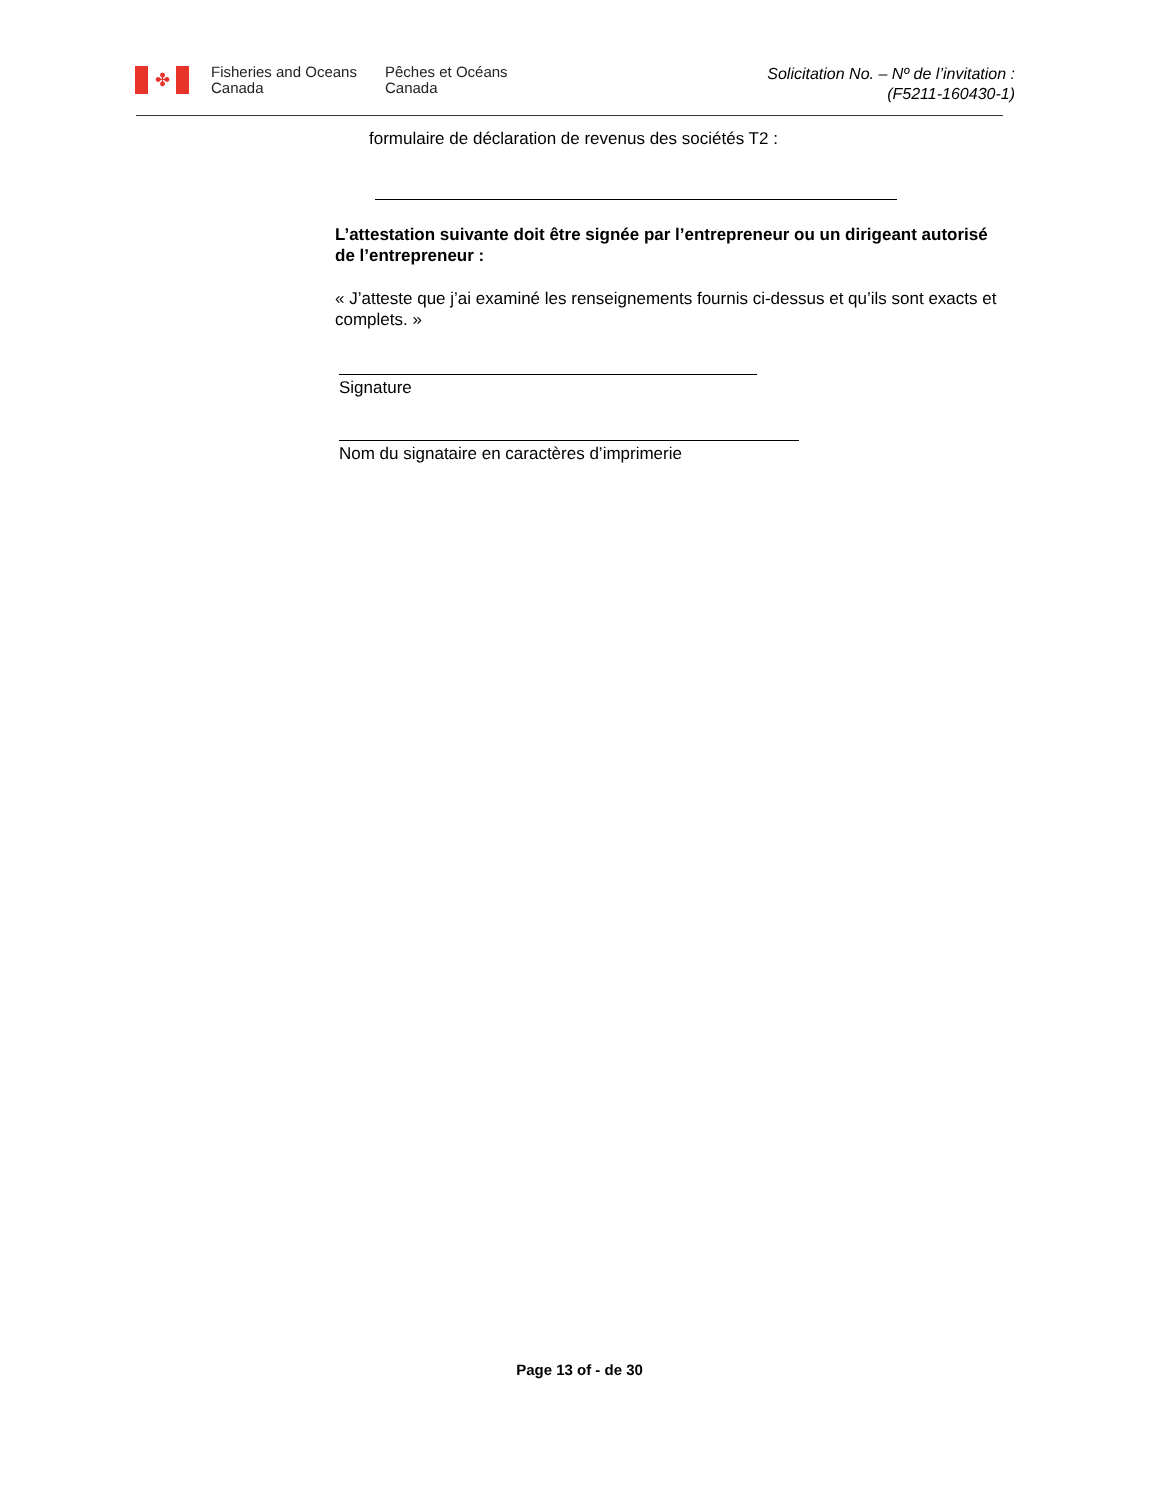✤
Fisheries and Oceans Canada
Pêches et Océans Canada
Solicitation No. – Nº de l’invitation :
(F5211-160430-1)
formulaire de déclaration de revenus des sociétés T2 :
L’attestation suivante doit être signée par l’entrepreneur ou un dirigeant autorisé de l’entrepreneur :
« J’atteste que j’ai examiné les renseignements fournis ci-dessus et qu’ils sont exacts et complets. »
Signature
Nom du signataire en caractères d’imprimerie
Page 13 of - de 30